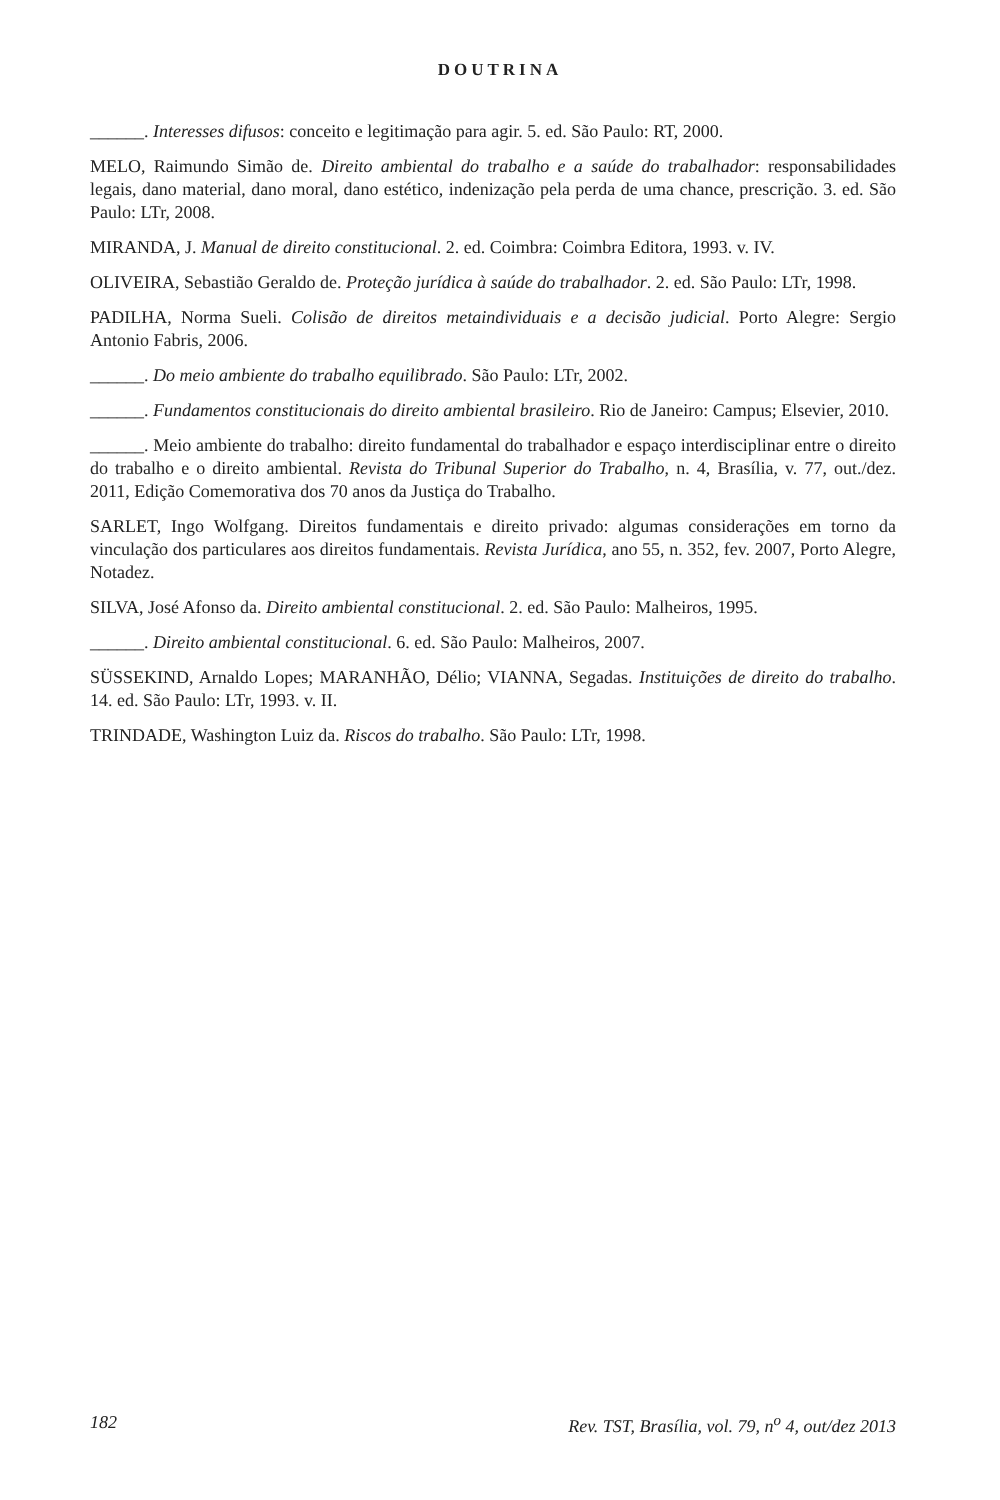DOUTRINA
______. Interesses difusos: conceito e legitimação para agir. 5. ed. São Paulo: RT, 2000.
MELO, Raimundo Simão de. Direito ambiental do trabalho e a saúde do trabalhador: responsabilidades legais, dano material, dano moral, dano estético, indenização pela perda de uma chance, prescrição. 3. ed. São Paulo: LTr, 2008.
MIRANDA, J. Manual de direito constitucional. 2. ed. Coimbra: Coimbra Editora, 1993. v. IV.
OLIVEIRA, Sebastião Geraldo de. Proteção jurídica à saúde do trabalhador. 2. ed. São Paulo: LTr, 1998.
PADILHA, Norma Sueli. Colisão de direitos metaindividuais e a decisão judicial. Porto Alegre: Sergio Antonio Fabris, 2006.
______. Do meio ambiente do trabalho equilibrado. São Paulo: LTr, 2002.
______. Fundamentos constitucionais do direito ambiental brasileiro. Rio de Janeiro: Campus; Elsevier, 2010.
______. Meio ambiente do trabalho: direito fundamental do trabalhador e espaço interdisciplinar entre o direito do trabalho e o direito ambiental. Revista do Tribunal Superior do Trabalho, n. 4, Brasília, v. 77, out./dez. 2011, Edição Comemorativa dos 70 anos da Justiça do Trabalho.
SARLET, Ingo Wolfgang. Direitos fundamentais e direito privado: algumas considerações em torno da vinculação dos particulares aos direitos fundamentais. Revista Jurídica, ano 55, n. 352, fev. 2007, Porto Alegre, Notadez.
SILVA, José Afonso da. Direito ambiental constitucional. 2. ed. São Paulo: Malheiros, 1995.
______. Direito ambiental constitucional. 6. ed. São Paulo: Malheiros, 2007.
SÜSSEKIND, Arnaldo Lopes; MARANHÃO, Délio; VIANNA, Segadas. Instituições de direito do trabalho. 14. ed. São Paulo: LTr, 1993. v. II.
TRINDADE, Washington Luiz da. Riscos do trabalho. São Paulo: LTr, 1998.
182 Rev. TST, Brasília, vol. 79, n<sup>o</sup> 4, out/dez 2013